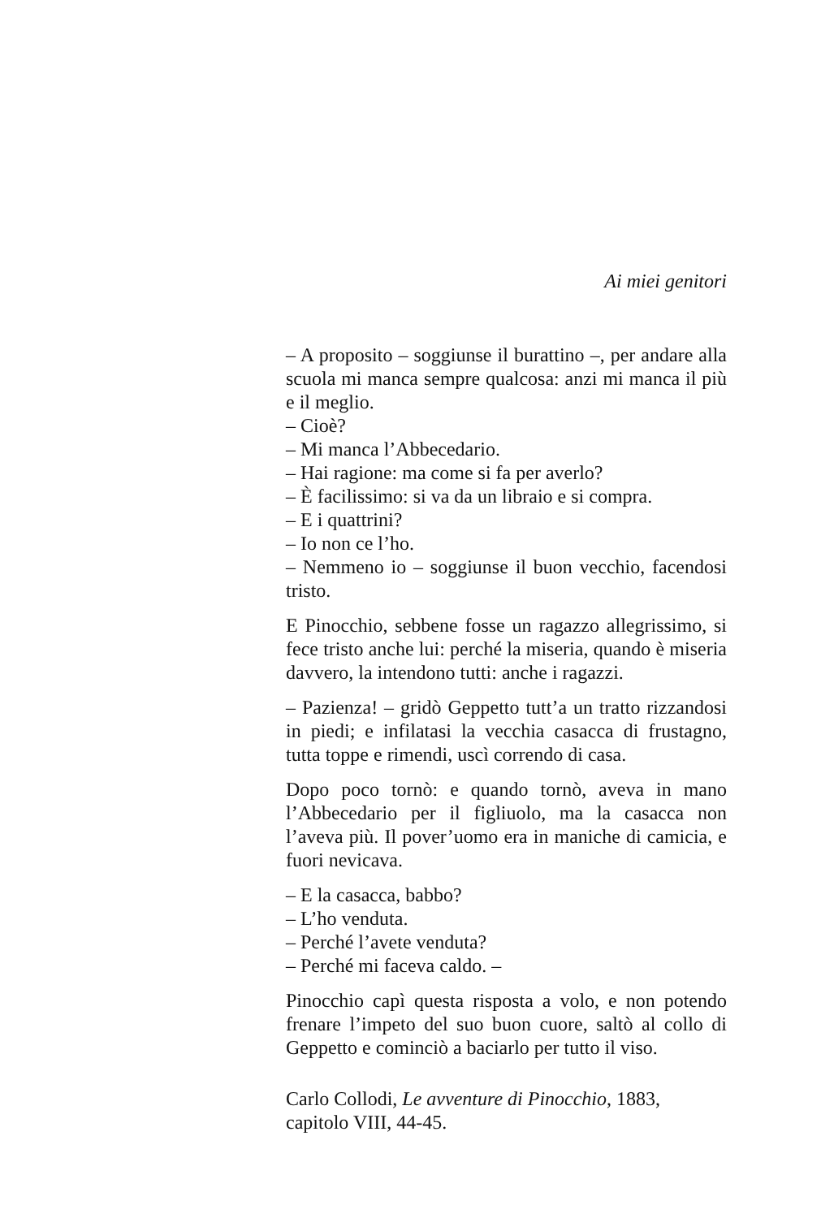Ai miei genitori
– A proposito – soggiunse il burattino –, per andare alla scuola mi manca sempre qualcosa: anzi mi manca il più e il meglio.
– Cioè?
– Mi manca l’Abbecedario.
– Hai ragione: ma come si fa per averlo?
– È facilissimo: si va da un libraio e si compra.
– E i quattrini?
– Io non ce l’ho.
– Nemmeno io – soggiunse il buon vecchio, facendosi tristo.
E Pinocchio, sebbene fosse un ragazzo allegrissimo, si fece tristo anche lui: perché la miseria, quando è miseria davvero, la intendono tutti: anche i ragazzi.
– Pazienza! – gridò Geppetto tutt’a un tratto rizzandosi in piedi; e infilatasi la vecchia casacca di frustagno, tutta toppe e rimendi, uscì correndo di casa.
Dopo poco tornò: e quando tornò, aveva in mano l’Abbecedario per il figliuolo, ma la casacca non l’aveva più. Il pover’uomo era in maniche di camicia, e fuori nevicava.
– E la casacca, babbo?
– L’ho venduta.
– Perché l’avete venduta?
– Perché mi faceva caldo. –
Pinocchio capì questa risposta a volo, e non potendo frenare l’impeto del suo buon cuore, saltò al collo di Geppetto e cominciò a baciarlo per tutto il viso.
Carlo Collodi, Le avventure di Pinocchio, 1883, capitolo VIII, 44-45.